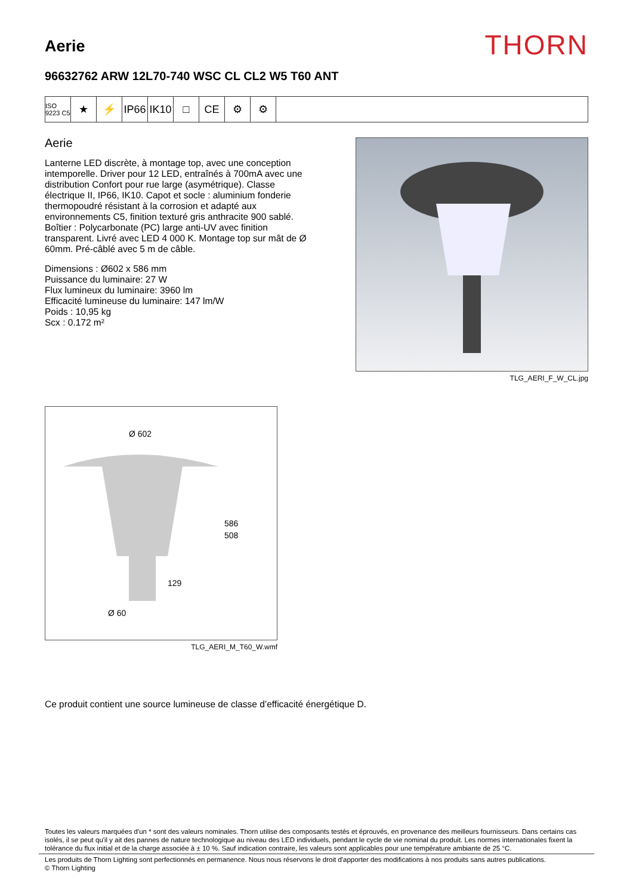Aerie
THORN
96632762 ARW 12L70-740 WSC CL CL2 W5 T60 ANT
ISO 9223 C5
★ ⚡ IP66
IK10
□ CE ⚙ ⚙
Aerie
Lanterne LED discrète, à montage top, avec une conception intemporelle. Driver pour 12 LED, entraînés à 700mA avec une distribution Confort pour rue large (asymétrique). Classe électrique II, IP66, IK10. Capot et socle : aluminium fonderie thermopoudré résistant à la corrosion et adapté aux environnements C5, finition texturé gris anthracite 900 sablé. Boîtier : Polycarbonate (PC) large anti-UV avec finition transparent. Livré avec LED 4 000 K. Montage top sur mât de Ø 60mm. Pré-câblé avec 5 m de câble.
Dimensions : Ø602 x 586 mm
Puissance du luminaire: 27 W
Flux lumineux du luminaire: 3960 lm
Efficacité lumineuse du luminaire: 147 lm/W
Poids : 10,95 kg
Scx : 0.172 m²
TLG_AERI_F_W_CL.jpg
Ø 602
586
508
129
Ø 60
TLG_AERI_M_T60_W.wmf
Ce produit contient une source lumineuse de classe d’efficacité énergétique D.
Toutes les valeurs marquées d'un * sont des valeurs nominales. Thorn utilise des composants testés et éprouvés, en provenance des meilleurs fournisseurs. Dans certains cas isolés, il se peut qu'il y ait des pannes de nature technologique au niveau des LED individuels, pendant le cycle de vie nominal du produit. Les normes internationales fixent la tolérance du flux initial et de la charge associée à ± 10 %. Sauf indication contraire, les valeurs sont applicables pour une température ambiante de 25 °C.
Les produits de Thorn Lighting sont perfectionnés en permanence. Nous nous réservons le droit d'apporter des modifications à nos produits sans autres publications.
© Thorn Lighting